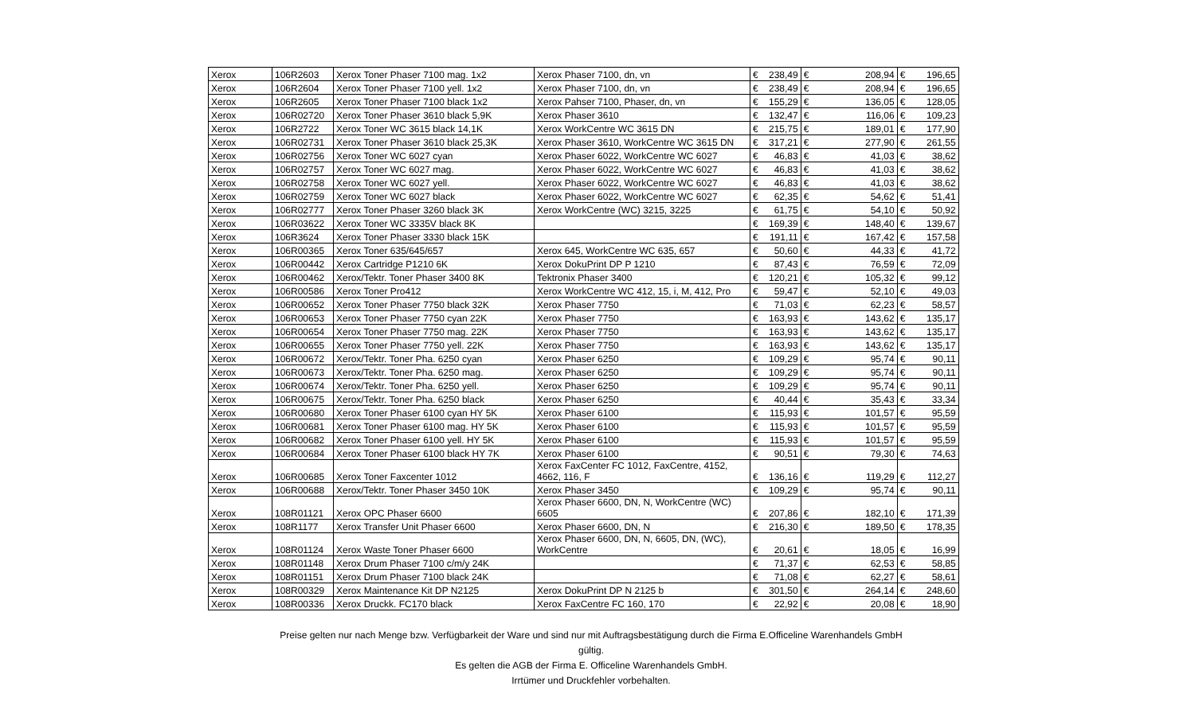| Xerox | 106R2603 | Xerox Toner Phaser 7100 mag. 1x2 | Xerox Phaser 7100, dn, vn | € | 238,49 | € | 208,94 | € | 196,65 |
| Xerox | 106R2604 | Xerox Toner Phaser 7100 yell. 1x2 | Xerox Phaser 7100, dn, vn | € | 238,49 | € | 208,94 | € | 196,65 |
| Xerox | 106R2605 | Xerox Toner Phaser 7100 black 1x2 | Xerox Pahser 7100, Phaser, dn, vn | € | 155,29 | € | 136,05 | € | 128,05 |
| Xerox | 106R02720 | Xerox Toner Phaser 3610 black 5,9K | Xerox Phaser 3610 | € | 132,47 | € | 116,06 | € | 109,23 |
| Xerox | 106R2722 | Xerox Toner WC 3615 black 14,1K | Xerox WorkCentre WC 3615 DN | € | 215,75 | € | 189,01 | € | 177,90 |
| Xerox | 106R02731 | Xerox Toner Phaser 3610 black 25,3K | Xerox Phaser 3610, WorkCentre WC 3615 DN | € | 317,21 | € | 277,90 | € | 261,55 |
| Xerox | 106R02756 | Xerox Toner WC 6027 cyan | Xerox Phaser 6022, WorkCentre WC 6027 | € | 46,83 | € | 41,03 | € | 38,62 |
| Xerox | 106R02757 | Xerox Toner WC 6027 mag. | Xerox Phaser 6022, WorkCentre WC 6027 | € | 46,83 | € | 41,03 | € | 38,62 |
| Xerox | 106R02758 | Xerox Toner WC 6027 yell. | Xerox Phaser 6022, WorkCentre WC 6027 | € | 46,83 | € | 41,03 | € | 38,62 |
| Xerox | 106R02759 | Xerox Toner WC 6027 black | Xerox Phaser 6022, WorkCentre WC 6027 | € | 62,35 | € | 54,62 | € | 51,41 |
| Xerox | 106R02777 | Xerox Toner Phaser 3260 black 3K | Xerox WorkCentre (WC) 3215, 3225 | € | 61,75 | € | 54,10 | € | 50,92 |
| Xerox | 106R03622 | Xerox Toner WC 3335V black 8K | | € | 169,39 | € | 148,40 | € | 139,67 |
| Xerox | 106R3624 | Xerox Toner Phaser 3330 black 15K | | € | 191,11 | € | 167,42 | € | 157,58 |
| Xerox | 106R00365 | Xerox Toner 635/645/657 | Xerox 645, WorkCentre WC 635, 657 | € | 50,60 | € | 44,33 | € | 41,72 |
| Xerox | 106R00442 | Xerox Cartridge P1210 6K | Xerox DokuPrint DP P 1210 | € | 87,43 | € | 76,59 | € | 72,09 |
| Xerox | 106R00462 | Xerox/Tektr. Toner Phaser 3400 8K | Tektronix Phaser 3400 | € | 120,21 | € | 105,32 | € | 99,12 |
| Xerox | 106R00586 | Xerox Toner Pro412 | Xerox WorkCentre WC 412, 15, i, M, 412, Pro | € | 59,47 | € | 52,10 | € | 49,03 |
| Xerox | 106R00652 | Xerox Toner Phaser 7750 black 32K | Xerox Phaser 7750 | € | 71,03 | € | 62,23 | € | 58,57 |
| Xerox | 106R00653 | Xerox Toner Phaser 7750 cyan 22K | Xerox Phaser 7750 | € | 163,93 | € | 143,62 | € | 135,17 |
| Xerox | 106R00654 | Xerox Toner Phaser 7750 mag. 22K | Xerox Phaser 7750 | € | 163,93 | € | 143,62 | € | 135,17 |
| Xerox | 106R00655 | Xerox Toner Phaser 7750 yell. 22K | Xerox Phaser 7750 | € | 163,93 | € | 143,62 | € | 135,17 |
| Xerox | 106R00672 | Xerox/Tektr. Toner Pha. 6250 cyan | Xerox Phaser 6250 | € | 109,29 | € | 95,74 | € | 90,11 |
| Xerox | 106R00673 | Xerox/Tektr. Toner Pha. 6250 mag. | Xerox Phaser 6250 | € | 109,29 | € | 95,74 | € | 90,11 |
| Xerox | 106R00674 | Xerox/Tektr. Toner Pha. 6250 yell. | Xerox Phaser 6250 | € | 109,29 | € | 95,74 | € | 90,11 |
| Xerox | 106R00675 | Xerox/Tektr. Toner Pha. 6250 black | Xerox Phaser 6250 | € | 40,44 | € | 35,43 | € | 33,34 |
| Xerox | 106R00680 | Xerox Toner Phaser 6100 cyan HY 5K | Xerox Phaser 6100 | € | 115,93 | € | 101,57 | € | 95,59 |
| Xerox | 106R00681 | Xerox Toner Phaser 6100 mag. HY 5K | Xerox Phaser 6100 | € | 115,93 | € | 101,57 | € | 95,59 |
| Xerox | 106R00682 | Xerox Toner Phaser 6100 yell. HY 5K | Xerox Phaser 6100 | € | 115,93 | € | 101,57 | € | 95,59 |
| Xerox | 106R00684 | Xerox Toner Phaser 6100 black HY 7K | Xerox Phaser 6100 | € | 90,51 | € | 79,30 | € | 74,63 |
| Xerox | 106R00685 | Xerox Toner Faxcenter 1012 | Xerox FaxCenter FC 1012, FaxCentre, 4152, 4662, 116, F | € | 136,16 | € | 119,29 | € | 112,27 |
| Xerox | 106R00688 | Xerox/Tektr. Toner Phaser 3450 10K | Xerox Phaser 3450 | € | 109,29 | € | 95,74 | € | 90,11 |
| Xerox | 108R01121 | Xerox OPC Phaser 6600 | Xerox Phaser 6600, DN, N, WorkCentre (WC) 6605 | € | 207,86 | € | 182,10 | € | 171,39 |
| Xerox | 108R1177 | Xerox Transfer Unit Phaser 6600 | Xerox Phaser 6600, DN, N | € | 216,30 | € | 189,50 | € | 178,35 |
| Xerox | 108R01124 | Xerox Waste Toner Phaser 6600 | Xerox Phaser 6600, DN, N, 6605, DN, (WC), WorkCentre | € | 20,61 | € | 18,05 | € | 16,99 |
| Xerox | 108R01148 | Xerox Drum Phaser 7100 c/m/y 24K | | € | 71,37 | € | 62,53 | € | 58,85 |
| Xerox | 108R01151 | Xerox Drum Phaser 7100 black 24K | | € | 71,08 | € | 62,27 | € | 58,61 |
| Xerox | 108R00329 | Xerox Maintenance Kit DP N2125 | Xerox DokuPrint DP N 2125 b | € | 301,50 | € | 264,14 | € | 248,60 |
| Xerox | 108R00336 | Xerox Druckk. FC170 black | Xerox FaxCentre FC 160, 170 | € | 22,92 | € | 20,08 | € | 18,90 |
Preise gelten nur nach Menge bzw. Verfügbarkeit der Ware und sind nur mit Auftragsbestätigung durch die Firma E.Officeline Warenhandels GmbH gültig.
Es gelten die AGB der Firma E. Officeline Warenhandels GmbH.
Irrtümer und Druckfehler vorbehalten.